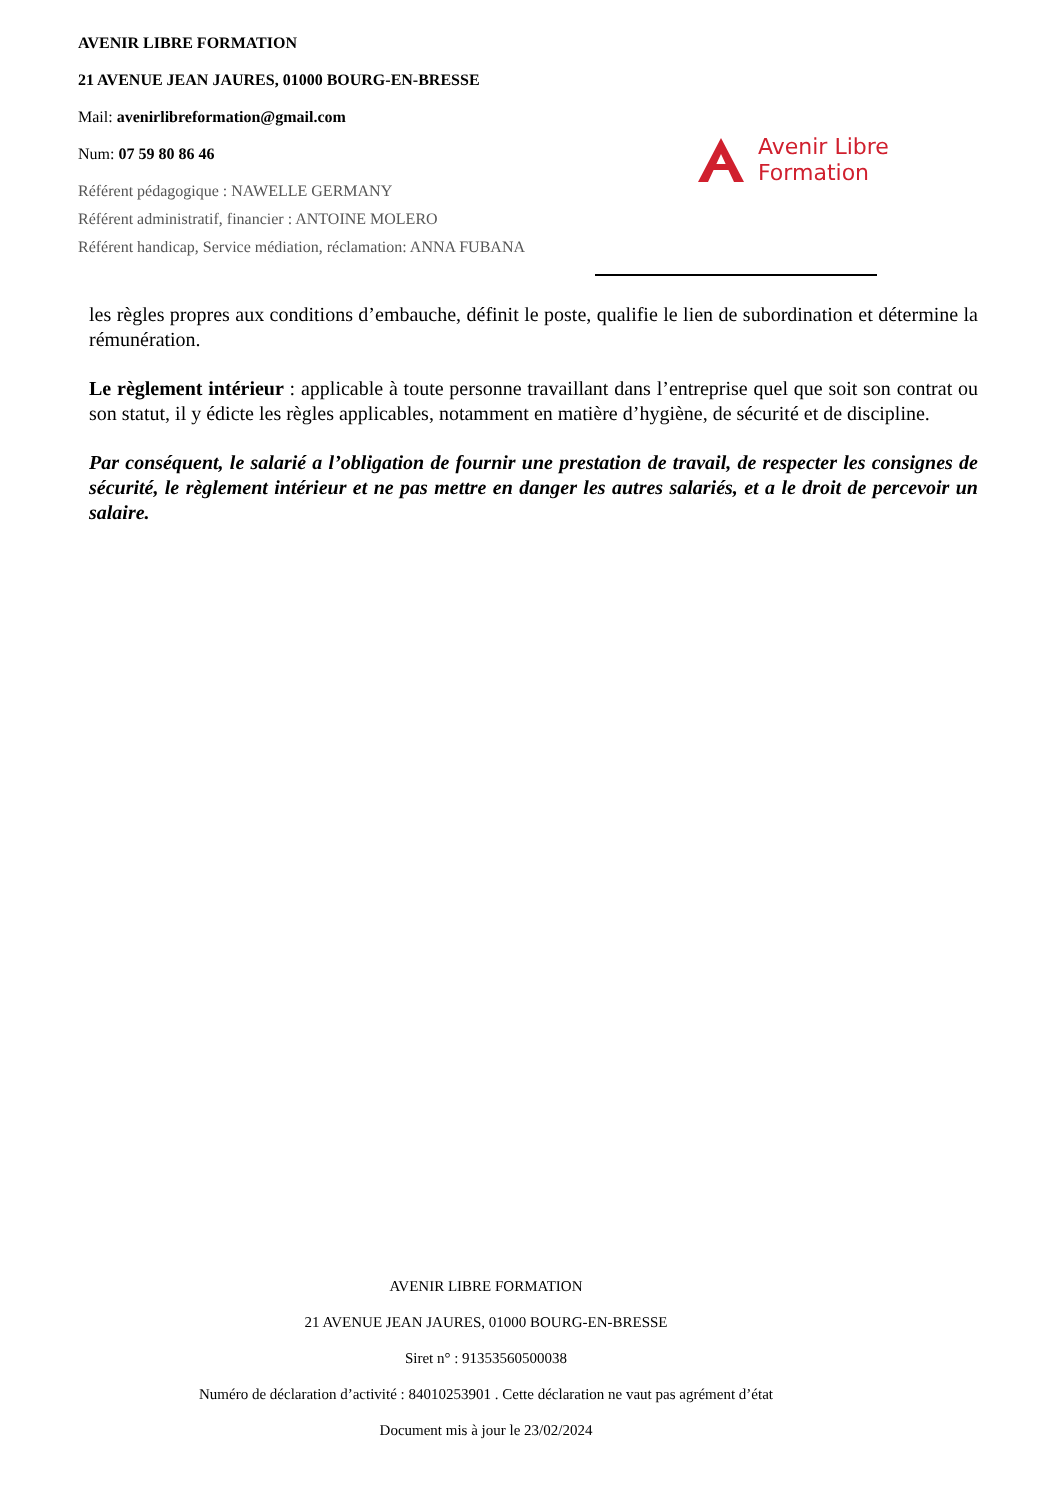AVENIR LIBRE FORMATION
21 AVENUE JEAN JAURES, 01000 BOURG-EN-BRESSE
Mail: avenirlibreformation@gmail.com
Num: 07 59 80 86 46
Référent pédagogique : NAWELLE GERMANY
Référent administratif, financier : ANTOINE MOLERO
Référent handicap, Service médiation, réclamation: ANNA FUBANA
Avenir Libre
Formation
les règles propres aux conditions d’embauche, définit le poste, qualifie le lien de subordination et détermine la rémunération.
Le règlement intérieur : applicable à toute personne travaillant dans l’entreprise quel que soit son contrat ou son statut, il y édicte les règles applicables, notamment en matière d’hygiène, de sécurité et de discipline.
Par conséquent, le salarié a l’obligation de fournir une prestation de travail, de respecter les consignes de sécurité, le règlement intérieur et ne pas mettre en danger les autres salariés, et a le droit de percevoir un salaire.
AVENIR LIBRE FORMATION
21 AVENUE JEAN JAURES, 01000 BOURG-EN-BRESSE
Siret n° : 91353560500038
Numéro de déclaration d’activité : 84010253901 . Cette déclaration ne vaut pas agrément d’état
Document mis à jour le 23/02/2024